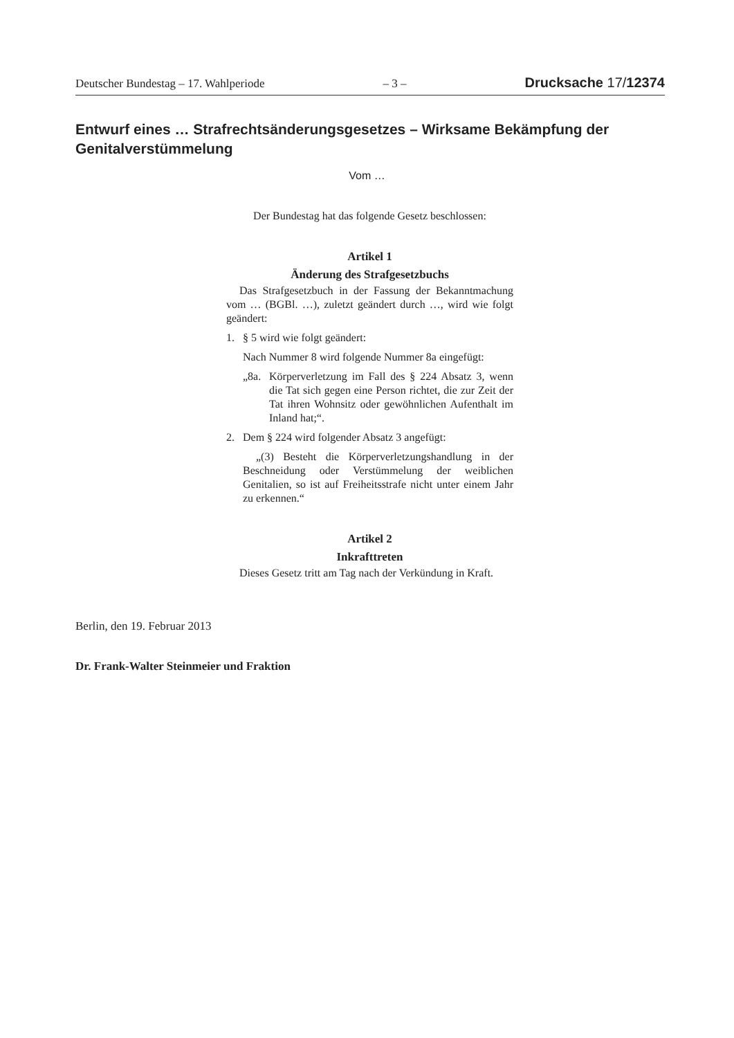Deutscher Bundestag – 17. Wahlperiode – 3 – Drucksache 17/12374
Entwurf eines … Strafrechtsänderungsgesetzes – Wirksame Bekämpfung der Genitalverstümmelung
Vom …
Der Bundestag hat das folgende Gesetz beschlossen:
Artikel 1
Änderung des Strafgesetzbuchs
Das Strafgesetzbuch in der Fassung der Bekanntmachung vom … (BGBl. …), zuletzt geändert durch …, wird wie folgt geändert:
1. § 5 wird wie folgt geändert:
Nach Nummer 8 wird folgende Nummer 8a eingefügt:
„8a. Körperverletzung im Fall des § 224 Absatz 3, wenn die Tat sich gegen eine Person richtet, die zur Zeit der Tat ihren Wohnsitz oder gewöhnlichen Aufenthalt im Inland hat;“.
2. Dem § 224 wird folgender Absatz 3 angefügt:
„(3) Besteht die Körperverletzungshandlung in der Beschneidung oder Verstümmelung der weiblichen Genitalien, so ist auf Freiheitsstrafe nicht unter einem Jahr zu erkennen.“
Artikel 2
Inkrafttreten
Dieses Gesetz tritt am Tag nach der Verkündung in Kraft.
Berlin, den 19. Februar 2013
Dr. Frank-Walter Steinmeier und Fraktion